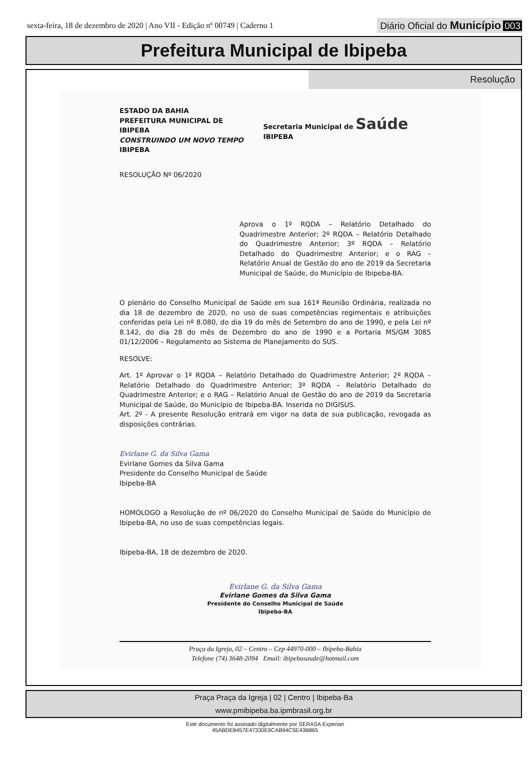sexta-feira, 18 de dezembro de 2020 | Ano VII - Edição nº 00749 | Caderno 1
Diário Oficial do Município 003
Prefeitura Municipal de Ibipeba
Resolução
ESTADO DA BAHIA
PREFEITURA MUNICIPAL DE IBIPEBA
CONSTRUINDO UM NOVO TEMPO
IBIPEBA
Secretaria Municipal de Saúde IBIPEBA
RESOLUÇÃO Nº 06/2020
Aprova o 1º RQDA – Relatório Detalhado do Quadrimestre Anterior; 2º RQDA – Relatório Detalhado do Quadrimestre Anterior; 3º RQDA – Relatório Detalhado do Quadrimestre Anterior; e o RAG – Relatório Anual de Gestão do ano de 2019 da Secretaria Municipal de Saúde, do Município de Ibipeba-BA.
O plenário do Conselho Municipal de Saúde em sua 161ª Reunião Ordinária, realizada no dia 18 de dezembro de 2020, no uso de suas competências regimentais e atribuições conferidas pela Lei nº 8.080, do dia 19 do mês de Setembro do ano de 1990, e pela Lei nº 8.142, do dia 28 do mês de Dezembro do ano de 1990 e a Portaria MS/GM 3085 01/12/2006 – Regulamento ao Sistema de Planejamento do SUS.
RESOLVE:
Art. 1º Aprovar o 1º RQDA – Relatório Detalhado do Quadrimestre Anterior; 2º RQDA – Relatório Detalhado do Quadrimestre Anterior; 3º RQDA – Relatório Detalhado do Quadrimestre Anterior; e o RAG – Relatório Anual de Gestão do ano de 2019 da Secretaria Municipal de Saúde, do Município de Ibipeba-BA. Inserida no DIGISUS.
Art. 2º - A presente Resolução entrará em vigor na data de sua publicação, revogada as disposições contrárias.
Evirlane G. da Silva Gama
Evirlane Gomes da Silva Gama
Presidente do Conselho Municipal de Saúde
Ibipeba-BA
HOMOLOGO a Resolução de nº 06/2020 do Conselho Municipal de Saúde do Município de Ibipeba-BA, no uso de suas competências legais.
Ibipeba-BA, 18 de dezembro de 2020.
Evirlane G. da Silva Gama
Evirlane Gomes da Silva Gama
Presidente do Conselho Municipal de Saúde
Ibipeba-BA
Praça da Igreja, 02 – Centro – Cep 44970-000 – Ibipeba-Bahia
Telefone (74) 3648-2094 Email: ibipebasaude@hotmail.com
Praça Praça da Igreja | 02 | Centro | Ibipeba-Ba
www.pmibipeba.ba.ipmbrasil.org.br
Este documento foi assinado digitalmente por SERASA Experian
45ABDE8457E47330E9CAB94C5E43B865